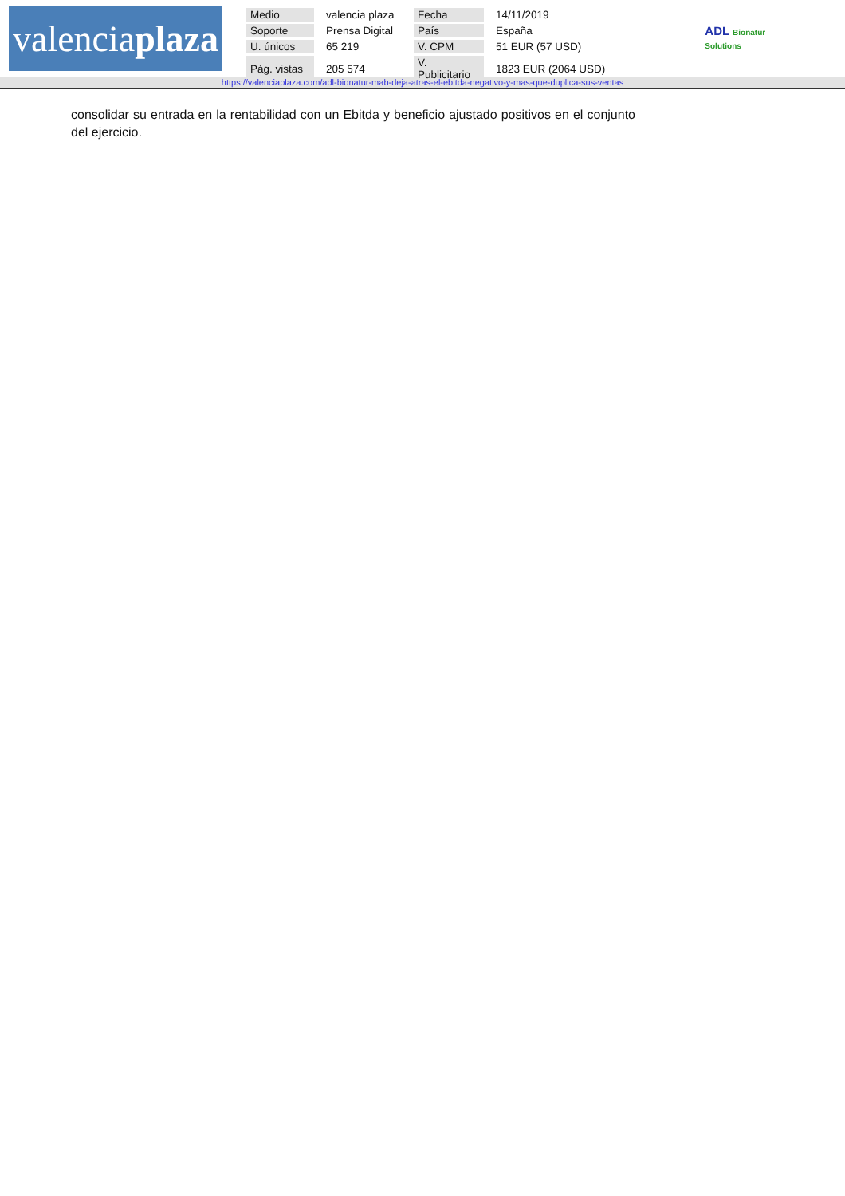valenciaplaza
| Medio | valencia plaza | Fecha | 14/11/2019 |
| Soporte | Prensa Digital | País | España |
| U. únicos | 65 219 | V. CPM | 51 EUR (57 USD) |
| Pág. vistas | 205 574 | V. Publicitario | 1823 EUR (2064 USD) |
ADL Bionatur
Solutions
https://valenciaplaza.com/adl-bionatur-mab-deja-atras-el-ebitda-negativo-y-mas-que-duplica-sus-ventas
consolidar su entrada en la rentabilidad con un Ebitda y beneficio ajustado positivos en el conjunto del ejercicio.